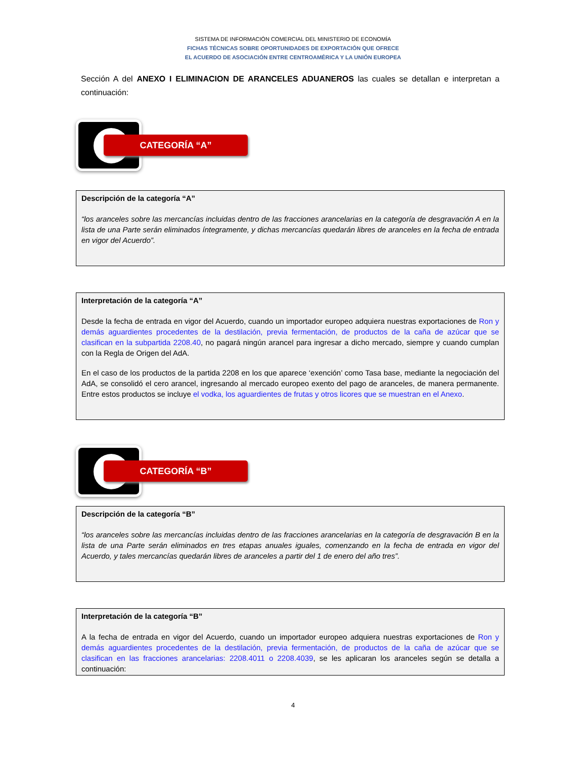SISTEMA DE INFORMACIÓN COMERCIAL DEL MINISTERIO DE ECONOMÍA
FICHAS TÉCNICAS SOBRE OPORTUNIDADES DE EXPORTACIÓN QUE OFRECE
EL ACUERDO DE ASOCIACIÓN ENTRE CENTROAMÉRICA Y LA UNIÓN EUROPEA
Sección A del ANEXO I ELIMINACION DE ARANCELES ADUANEROS las cuales se detallan e interpretan a continuación:
CATEGORÍA “A”
Descripción de la categoría “A”
“los aranceles sobre las mercancías incluidas dentro de las fracciones arancelarias en la categoría de desgravación A en la lista de una Parte serán eliminados íntegramente, y dichas mercancías quedarán libres de aranceles en la fecha de entrada en vigor del Acuerdo”.
Interpretación de la categoría “A”
Desde la fecha de entrada en vigor del Acuerdo, cuando un importador europeo adquiera nuestras exportaciones de Ron y demás aguardientes procedentes de la destilación, previa fermentación, de productos de la caña de azúcar que se clasifican en la subpartida 2208.40, no pagará ningún arancel para ingresar a dicho mercado, siempre y cuando cumplan con la Regla de Origen del AdA.
En el caso de los productos de la partida 2208 en los que aparece ‘exención’ como Tasa base, mediante la negociación del AdA, se consolidó el cero arancel, ingresando al mercado europeo exento del pago de aranceles, de manera permanente. Entre estos productos se incluye el vodka, los aguardientes de frutas y otros licores que se muestran en el Anexo.
CATEGORÍA “B”
Descripción de la categoría “B”
“los aranceles sobre las mercancías incluidas dentro de las fracciones arancelarias en la categoría de desgravación B en la lista de una Parte serán eliminados en tres etapas anuales iguales, comenzando en la fecha de entrada en vigor del Acuerdo, y tales mercancías quedarán libres de aranceles a partir del 1 de enero del año tres”.
Interpretación de la categoría “B”
A la fecha de entrada en vigor del Acuerdo, cuando un importador europeo adquiera nuestras exportaciones de Ron y demás aguardientes procedentes de la destilación, previa fermentación, de productos de la caña de azúcar que se clasifican en las fracciones arancelarias: 2208.4011 o 2208.4039, se les aplicaran los aranceles según se detalla a continuación:
4